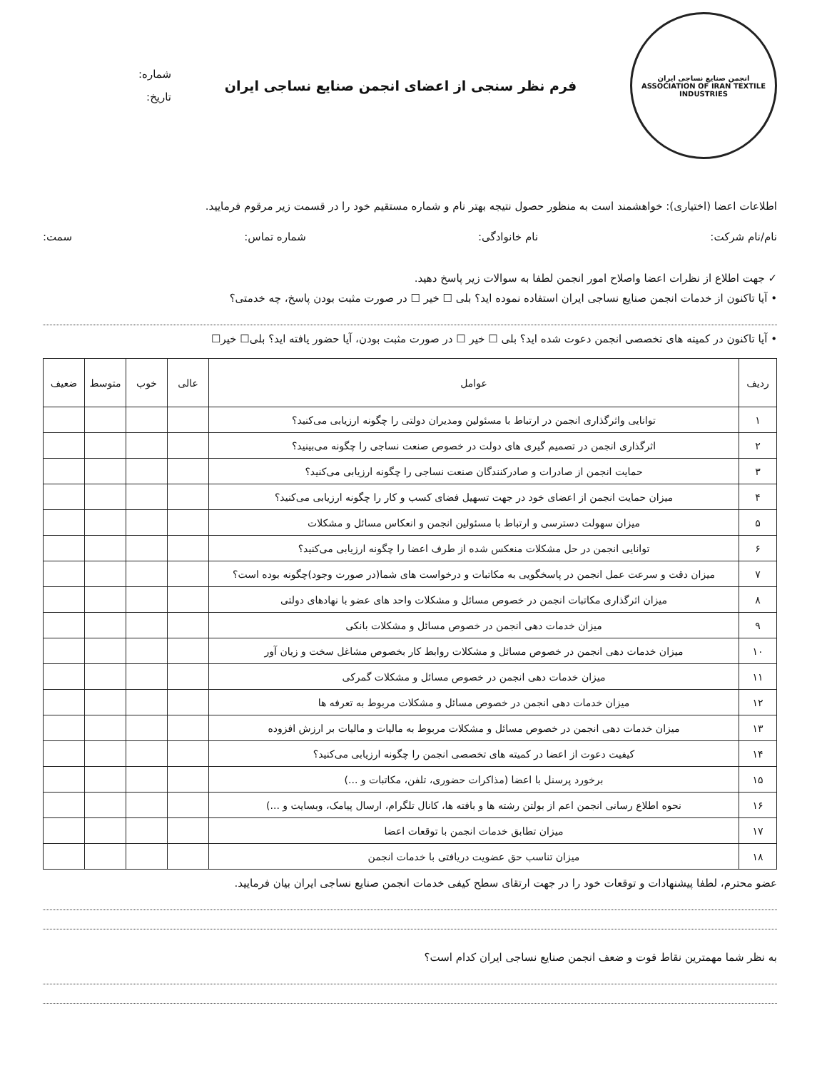انجمن صنایع نساجی ایران
ASSOCIATION OF IRAN TEXTILE INDUSTRIES
فرم نظر سنجی از اعضای انجمن صنایع نساجی ایران
شماره:
تاریخ:
اطلاعات اعضا (اختیاری): خواهشمند است به منظور حصول نتیجه بهتر نام و شماره مستقیم خود را در قسمت زیر مرقوم فرمایید.
نام/نام شرکت: نام خانوادگی: شماره تماس: سمت:
✓ جهت اطلاع از نظرات اعضا واصلاح امور انجمن لطفا به سوالات زیر پاسخ دهید.
• آیا تاکنون از خدمات انجمن صنایع نساجی ایران استفاده نموده اید؟ بلی ☐ خیر ☐ در صورت مثبت بودن پاسخ، چه خدمتی؟
• آیا تاکنون در کمیته های تخصصی انجمن دعوت شده اید؟ بلی ☐ خیر ☐ در صورت مثبت بودن، آیا حضور یافته اید؟ بلی☐ خیر☐
| ردیف | عوامل | عالی | خوب | متوسط | ضعیف |
| --- | --- | --- | --- | --- | --- |
| ۱ | توانایی واثرگذاری انجمن در ارتباط با مسئولین ومدیران دولتی را چگونه ارزیابی می‌کنید؟ | | | | |
| ۲ | اثرگذاری انجمن در تصمیم گیری های دولت در خصوص صنعت نساجی را چگونه می‌بینید؟ | | | | |
| ۳ | حمایت انجمن از صادرات و صادرکنندگان صنعت نساجی را چگونه ارزیابی می‌کنید؟ | | | | |
| ۴ | میزان حمایت انجمن از اعضای خود در جهت تسهیل فضای کسب و کار را چگونه ارزیابی می‌کنید؟ | | | | |
| ۵ | میزان سهولت دسترسی و ارتباط با مسئولین انجمن و انعکاس مسائل و مشکلات | | | | |
| ۶ | توانایی انجمن در حل مشکلات منعکس شده از طرف اعضا را چگونه ارزیابی می‌کنید؟ | | | | |
| ۷ | میزان دقت و سرعت عمل انجمن در پاسخگویی به مکاتبات و درخواست های شما(در صورت وجود)چگونه بوده است؟ | | | | |
| ۸ | میزان اثرگذاری مکاتبات انجمن در خصوص مسائل و مشکلات واحد های عضو با نهادهای دولتی | | | | |
| ۹ | میزان خدمات دهی انجمن در خصوص مسائل و مشکلات بانکی | | | | |
| ۱۰ | میزان خدمات دهی انجمن در خصوص مسائل و مشکلات روابط کار بخصوص مشاغل سخت و زیان آور | | | | |
| ۱۱ | میزان خدمات دهی انجمن در خصوص مسائل و مشکلات گمرکی | | | | |
| ۱۲ | میزان خدمات دهی انجمن در خصوص مسائل و مشکلات مربوط به تعرفه ها | | | | |
| ۱۳ | میزان خدمات دهی انجمن در خصوص مسائل و مشکلات مربوط به مالیات و مالیات بر ارزش افزوده | | | | |
| ۱۴ | کیفیت دعوت از اعضا در کمیته های تخصصی انجمن را چگونه ارزیابی می‌کنید؟ | | | | |
| ۱۵ | برخورد پرسنل با اعضا (مذاکرات حضوری، تلفن، مکاتبات و ...) | | | | |
| ۱۶ | نحوه اطلاع رسانی انجمن اعم از بولتن رشته ها و بافته ها، کانال تلگرام، ارسال پیامک، وبسایت و ...) | | | | |
| ۱۷ | میزان تطابق خدمات انجمن با توقعات اعضا | | | | |
| ۱۸ | میزان تناسب حق عضویت دریافتی با خدمات انجمن | | | | |
عضو محترم، لطفا پیشنهادات و توقعات خود را در جهت ارتقای سطح کیفی خدمات انجمن صنایع نساجی ایران بیان فرمایید.
به نظر شما مهمترین نقاط قوت و ضعف انجمن صنایع نساجی ایران کدام است؟